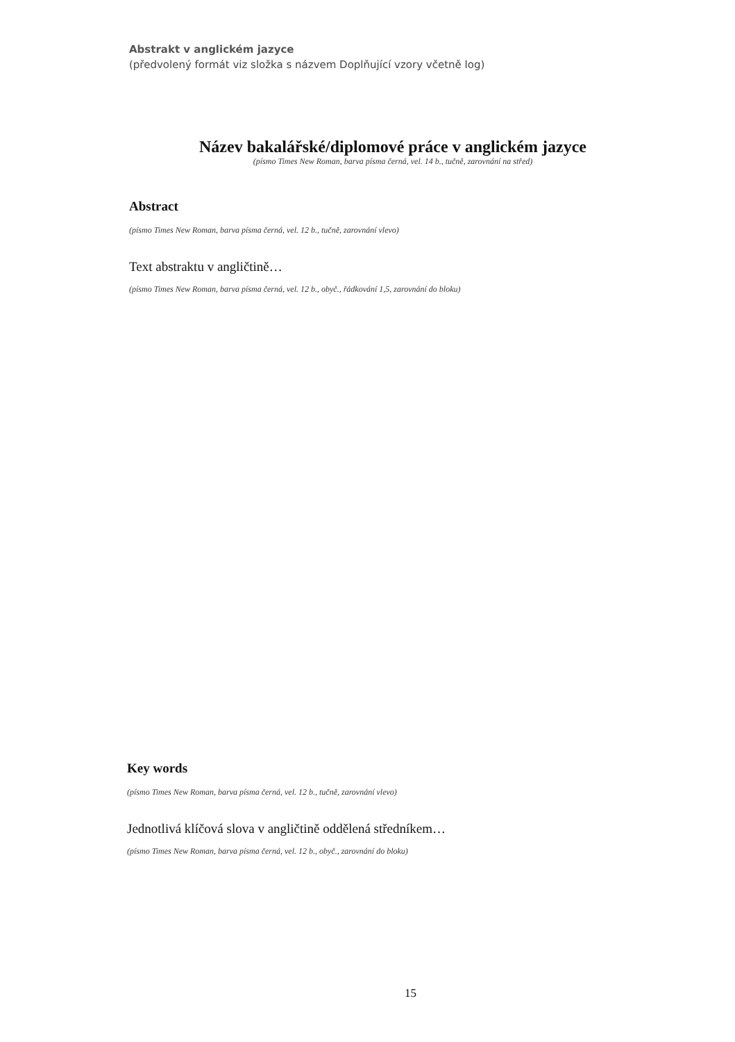Abstrakt v anglickém jazyce
(předvolený formát viz složka s názvem Doplňující vzory včetně log)
Název bakalářské/diplomové práce v anglickém jazyce
(písmo Times New Roman, barva písma černá, vel. 14 b., tučně, zarovnání na střed)
Abstract
(písmo Times New Roman, barva písma černá, vel. 12 b., tučně, zarovnání vlevo)
Text abstraktu v angličtině…
(písmo Times New Roman, barva písma černá, vel. 12 b., obyč., řádkování 1,5, zarovnání do bloku)
Key words
(písmo Times New Roman, barva písma černá, vel. 12 b., tučně, zarovnání vlevo)
Jednotlivá klíčová slova v angličtině oddělená středníkem…
(písmo Times New Roman, barva písma černá, vel. 12 b., obyč., zarovnání do bloku)
15